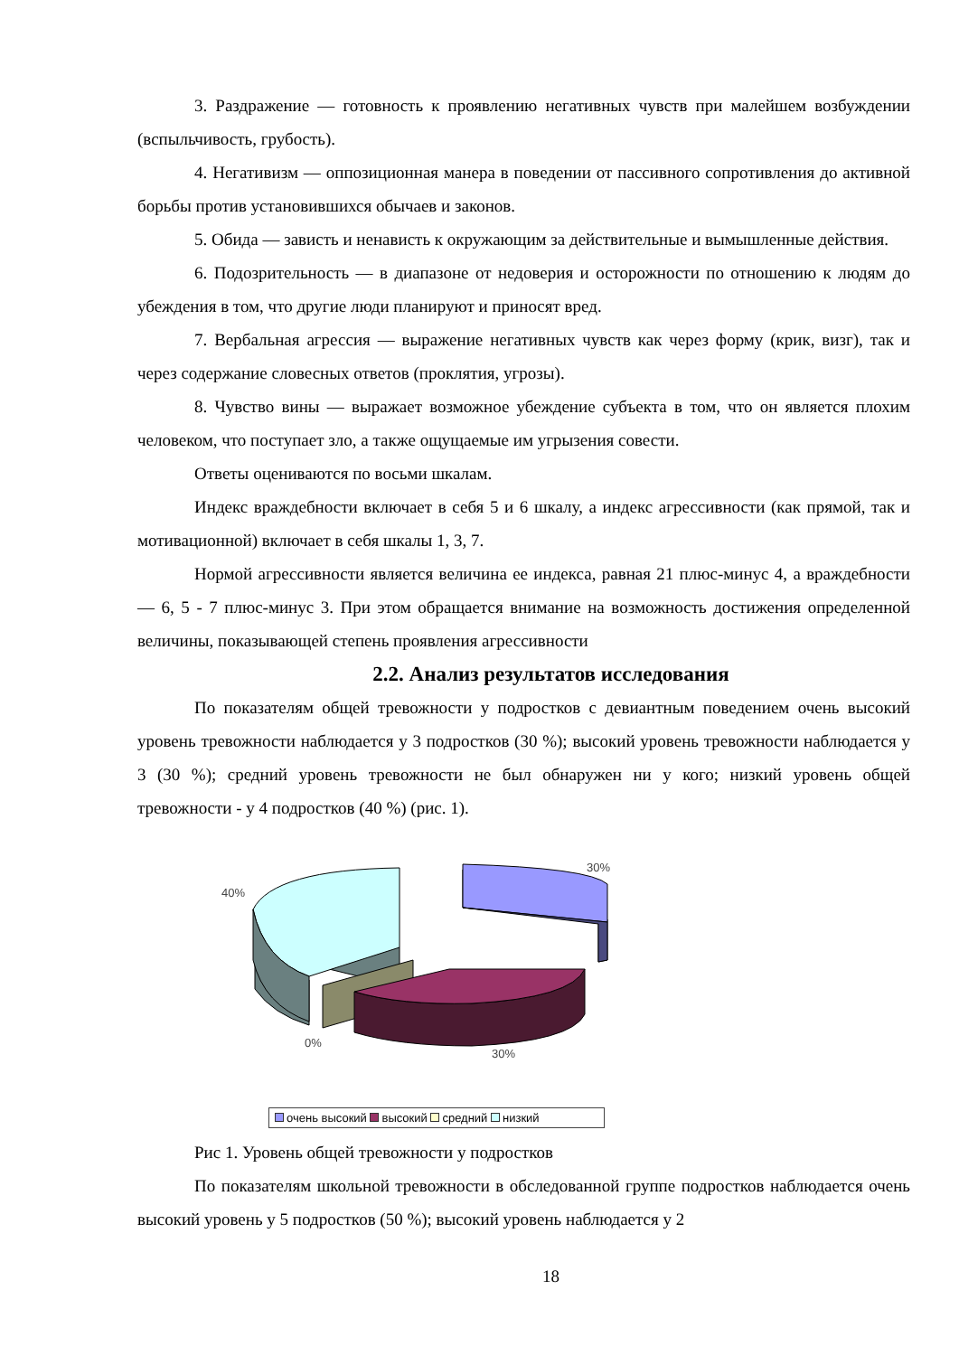3. Раздражение — готовность к проявлению негативных чувств при малейшем возбуждении (вспыльчивость, грубость).
4. Негативизм — оппозиционная манера в поведении от пассивного сопротивления до активной борьбы против установившихся обычаев и законов.
5. Обида — зависть и ненависть к окружающим за действительные и вымышленные действия.
6. Подозрительность — в диапазоне от недоверия и осторожности по отношению к людям до убеждения в том, что другие люди планируют и приносят вред.
7. Вербальная агрессия — выражение негативных чувств как через форму (крик, визг), так и через содержание словесных ответов (проклятия, угрозы).
8. Чувство вины — выражает возможное убеждение субъекта в том, что он является плохим человеком, что поступает зло, а также ощущаемые им угрызения совести.
Ответы оцениваются по восьми шкалам.
Индекс враждебности включает в себя 5 и 6 шкалу, а индекс агрессивности (как прямой, так и мотивационной) включает в себя шкалы 1, 3, 7.
Нормой агрессивности является величина ее индекса, равная 21 плюс-минус 4, а враждебности — 6, 5 - 7 плюс-минус 3. При этом обращается внимание на возможность достижения определенной величины, показывающей степень проявления агрессивности
2.2. Анализ результатов исследования
По показателям общей тревожности у подростков с девиантным поведением очень высокий уровень тревожности наблюдается у 3 подростков (30 %); высокий уровень тревожности наблюдается у 3 (30 %); средний уровень тревожности не был обнаружен ни у кого; низкий уровень общей тревожности - у 4 подростков (40 %) (рис. 1).
30%
40%
0%
30%
очень высокий высокий средний низкий
Рис 1. Уровень общей тревожности у подростков
По показателям школьной тревожности в обследованной группе подростков наблюдается очень высокий уровень у 5 подростков (50 %); высокий уровень наблюдается у 2
18